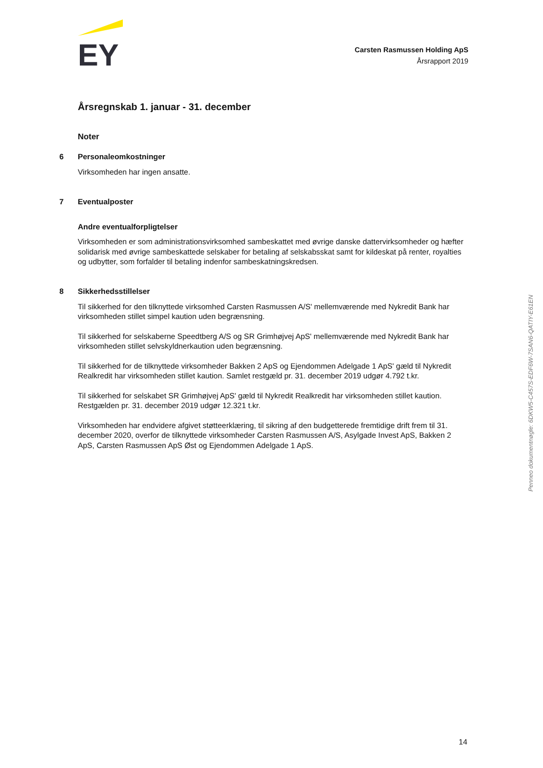EY
Carsten Rasmussen Holding ApS
Årsrapport 2019
Årsregnskab 1. januar - 31. december
Noter
6 Personaleomkostninger
Virksomheden har ingen ansatte.
7 Eventualposter
Andre eventualforpligtelser
Virksomheden er som administrationsvirksomhed sambeskattet med øvrige danske dattervirksomheder og hæfter solidarisk med øvrige sambeskattede selskaber for betaling af selskabsskat samt for kildeskat på renter, royalties og udbytter, som forfalder til betaling indenfor sambeskatningskredsen.
8 Sikkerhedsstillelser
Til sikkerhed for den tilknyttede virksomhed Carsten Rasmussen A/S' mellemværende med Nykredit Bank har virksomheden stillet simpel kaution uden begrænsning.
Til sikkerhed for selskaberne Speedtberg A/S og SR Grimhøjvej ApS' mellemværende med Nykredit Bank har virksomheden stillet selvskyldnerkaution uden begrænsning.
Til sikkerhed for de tilknyttede virksomheder Bakken 2 ApS og Ejendommen Adelgade 1 ApS' gæld til Nykredit Realkredit har virksomheden stillet kaution. Samlet restgæld pr. 31. december 2019 udgør 4.792 t.kr.
Til sikkerhed for selskabet SR Grimhøjvej ApS' gæld til Nykredit Realkredit har virksomheden stillet kaution. Restgælden pr. 31. december 2019 udgør 12.321 t.kr.
Virksomheden har endvidere afgivet støtteerklæring, til sikring af den budgetterede fremtidige drift frem til 31. december 2020, overfor de tilknyttede virksomheder Carsten Rasmussen A/S, Asylgade Invest ApS, Bakken 2 ApS, Carsten Rasmussen ApS Øst og Ejendommen Adelgade 1 ApS.
Penneo dokumentnøgle: 6DKW5-C457S-EDF6W-7SAN6-QATIY-E61EN
14